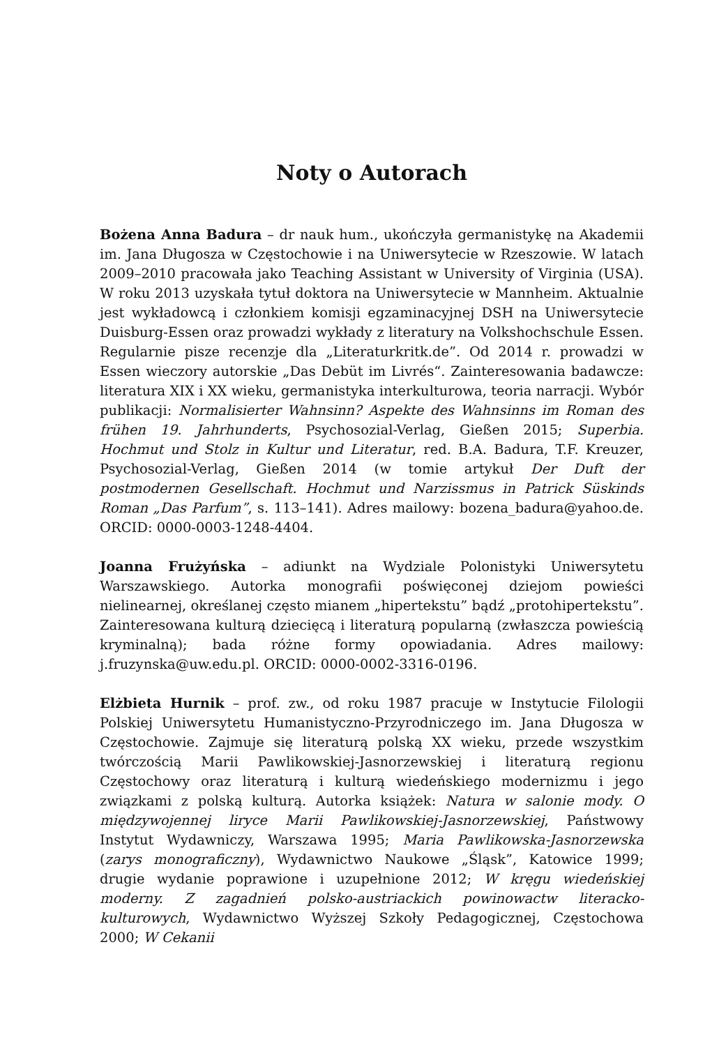Noty o Autorach
Bożena Anna Badura – dr nauk hum., ukończyła germanistykę na Akademii im. Jana Długosza w Częstochowie i na Uniwersytecie w Rzeszowie. W latach 2009–2010 pracowała jako Teaching Assistant w University of Virginia (USA). W roku 2013 uzyskała tytuł doktora na Uniwersytecie w Mannheim. Aktualnie jest wykładowcą i członkiem komisji egzaminacyjnej DSH na Uniwersytecie Duisburg-Essen oraz prowadzi wykłady z literatury na Volkshochschule Essen. Regularnie pisze recenzje dla „Literaturkritk.de”. Od 2014 r. prowadzi w Essen wieczory autorskie „Das Debüt im Livrés“. Zainteresowania badawcze: literatura XIX i XX wieku, germanistyka interkulturowa, teoria narracji. Wybór publikacji: Normalisierter Wahnsinn? Aspekte des Wahnsinns im Roman des frühen 19. Jahrhunderts, Psychosozial-Verlag, Gießen 2015; Superbia. Hochmut und Stolz in Kultur und Literatur, red. B.A. Badura, T.F. Kreuzer, Psychosozial-Verlag, Gießen 2014 (w tomie artykuł Der Duft der postmodernen Gesellschaft. Hochmut und Narzissmus in Patrick Süskinds Roman „Das Parfum”, s. 113–141). Adres mailowy: bozena_badura@yahoo.de. ORCID: 0000-0003-1248-4404.
Joanna Frużyńska – adiunkt na Wydziale Polonistyki Uniwersytetu Warszawskiego. Autorka monografii poświęconej dziejom powieści nielinearnej, określanej często mianem „hipertekstu” bądź „protohipertekstu”. Zainteresowana kulturą dziecięcą i literaturą popularną (zwłaszcza powieścią kryminalną); bada różne formy opowiadania. Adres mailowy: j.fruzynska@uw.edu.pl. ORCID: 0000-0002-3316-0196.
Elżbieta Hurnik – prof. zw., od roku 1987 pracuje w Instytucie Filologii Polskiej Uniwersytetu Humanistyczno-Przyrodniczego im. Jana Długosza w Częstochowie. Zajmuje się literaturą polską XX wieku, przede wszystkim twórczością Marii Pawlikowskiej-Jasnorzewskiej i literaturą regionu Częstochowy oraz literaturą i kulturą wiedeńskiego modernizmu i jego związkami z polską kulturą. Autorka książek: Natura w salonie mody. O międzywojennej liryce Marii Pawlikowskiej-Jasnorzewskiej, Państwowy Instytut Wydawniczy, Warszawa 1995; Maria Pawlikowska-Jasnorzewska (zarys monograficzny), Wydawnictwo Naukowe „Śląsk”, Katowice 1999; drugie wydanie poprawione i uzupełnione 2012; W kręgu wiedeńskiej moderny. Z zagadnień polsko-austriackich powinowactw literacko-kulturowych, Wydawnictwo Wyższej Szkoły Pedagogicznej, Częstochowa 2000; W Cekanii